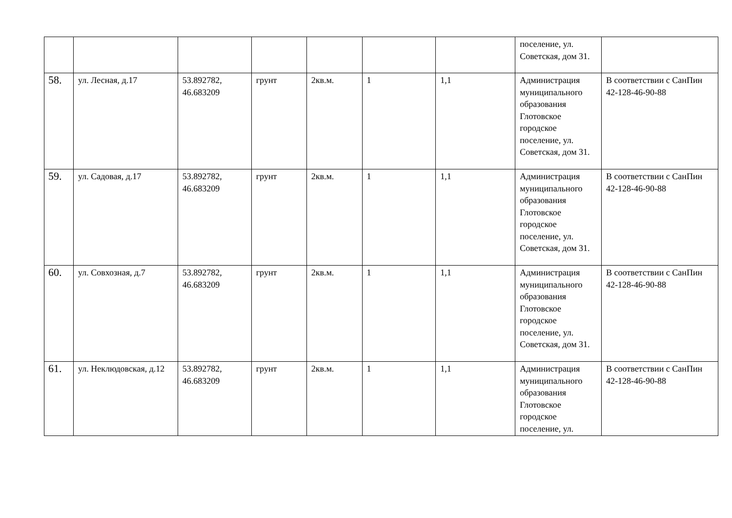| | | | | | | | поселение, ул. Советская, дом 31. | |
| 58. | ул. Лесная, д.17 | 53.892782, 46.683209 | грунт | 2кв.м. | 1 | 1,1 | Администрация муниципального образования Глотовское городское поселение, ул. Советская, дом 31. | В соответствии с СанПин 42-128-46-90-88 |
| 59. | ул. Садовая, д.17 | 53.892782, 46.683209 | грунт | 2кв.м. | 1 | 1,1 | Администрация муниципального образования Глотовское городское поселение, ул. Советская, дом 31. | В соответствии с СанПин 42-128-46-90-88 |
| 60. | ул. Совхозная, д.7 | 53.892782, 46.683209 | грунт | 2кв.м. | 1 | 1,1 | Администрация муниципального образования Глотовское городское поселение, ул. Советская, дом 31. | В соответствии с СанПин 42-128-46-90-88 |
| 61. | ул. Неклюдовская, д.12 | 53.892782, 46.683209 | грунт | 2кв.м. | 1 | 1,1 | Администрация муниципального образования Глотовское городское поселение, ул. | В соответствии с СанПин 42-128-46-90-88 |